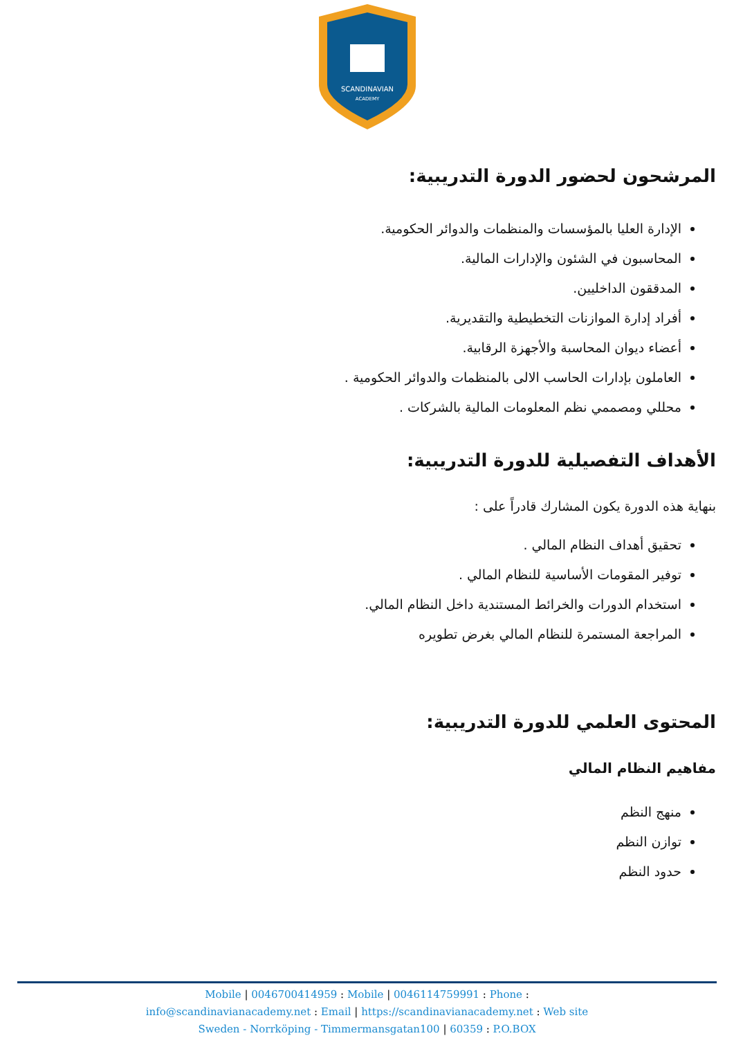SCANDINAVIAN
ACADEMY
المرشحون لحضور الدورة التدريبية:
الإدارة العليا بالمؤسسات والمنظمات والدوائر الحكومية.
المحاسبون في الشئون والإدارات المالية.
المدققون الداخليين.
أفراد إدارة الموازنات التخطيطية والتقديرية.
أعضاء ديوان المحاسبة والأجهزة الرقابية.
العاملون بإدارات الحاسب الالى بالمنظمات والدوائر الحكومية .
محللي ومصممي نظم المعلومات المالية بالشركات .
الأهداف التفصيلية للدورة التدريبية:
بنهاية هذه الدورة يكون المشارك قادراً على :
تحقيق أهداف النظام المالي .
توفير المقومات الأساسية للنظام المالي .
استخدام الدورات والخرائط المستندية داخل النظام المالي.
المراجعة المستمرة للنظام المالي بغرض تطويره
المحتوى العلمي للدورة التدريبية:
مفاهيم النظام المالي
منهج النظم
توازن النظم
حدود النظم
Mobile | 0046700414959 : Mobile | 0046114759991 : Phone :
info@scandinavianacademy.net : Email | https://scandinavianacademy.net : Web site
Sweden - Norrköping - Timmermansgatan100 | 60359 : P.O.BOX